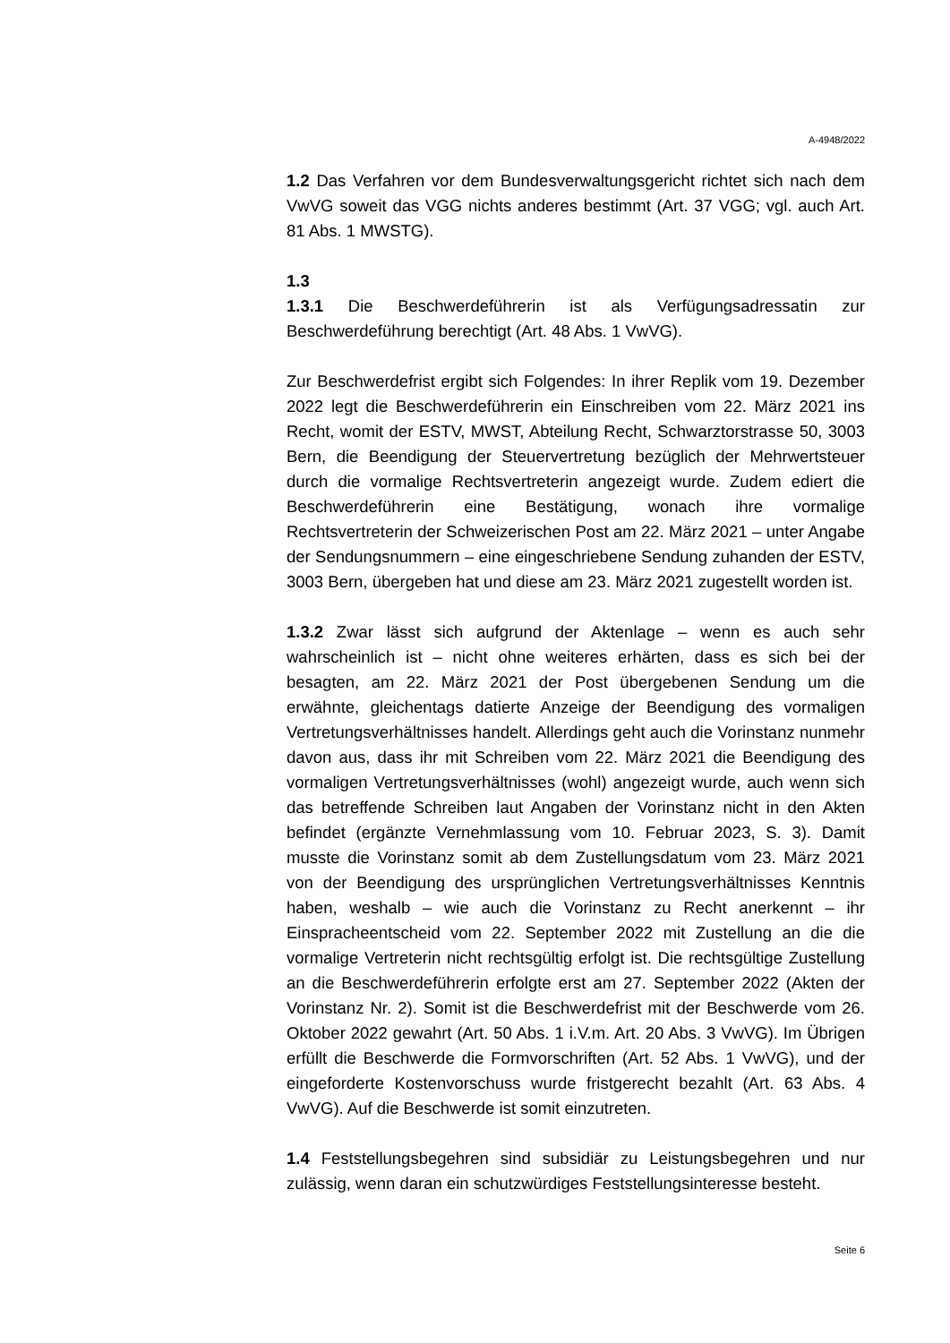A-4948/2022
1.2 Das Verfahren vor dem Bundesverwaltungsgericht richtet sich nach dem VwVG soweit das VGG nichts anderes bestimmt (Art. 37 VGG; vgl. auch Art. 81 Abs. 1 MWSTG).
1.3
1.3.1 Die Beschwerdeführerin ist als Verfügungsadressatin zur Beschwerdeführung berechtigt (Art. 48 Abs. 1 VwVG).
Zur Beschwerdefrist ergibt sich Folgendes: In ihrer Replik vom 19. Dezember 2022 legt die Beschwerdeführerin ein Einschreiben vom 22. März 2021 ins Recht, womit der ESTV, MWST, Abteilung Recht, Schwarztorstrasse 50, 3003 Bern, die Beendigung der Steuervertretung bezüglich der Mehrwertsteuer durch die vormalige Rechtsvertreterin angezeigt wurde. Zudem ediert die Beschwerdeführerin eine Bestätigung, wonach ihre vormalige Rechtsvertreterin der Schweizerischen Post am 22. März 2021 – unter Angabe der Sendungsnummern – eine eingeschriebene Sendung zuhanden der ESTV, 3003 Bern, übergeben hat und diese am 23. März 2021 zugestellt worden ist.
1.3.2 Zwar lässt sich aufgrund der Aktenlage – wenn es auch sehr wahrscheinlich ist – nicht ohne weiteres erhärten, dass es sich bei der besagten, am 22. März 2021 der Post übergebenen Sendung um die erwähnte, gleichentags datierte Anzeige der Beendigung des vormaligen Vertretungsverhältnisses handelt. Allerdings geht auch die Vorinstanz nunmehr davon aus, dass ihr mit Schreiben vom 22. März 2021 die Beendigung des vormaligen Vertretungsverhältnisses (wohl) angezeigt wurde, auch wenn sich das betreffende Schreiben laut Angaben der Vorinstanz nicht in den Akten befindet (ergänzte Vernehmlassung vom 10. Februar 2023, S. 3). Damit musste die Vorinstanz somit ab dem Zustellungsdatum vom 23. März 2021 von der Beendigung des ursprünglichen Vertretungsverhältnisses Kenntnis haben, weshalb – wie auch die Vorinstanz zu Recht anerkennt – ihr Einspracheentscheid vom 22. September 2022 mit Zustellung an die die vormalige Vertreterin nicht rechtsgültig erfolgt ist. Die rechtsgültige Zustellung an die Beschwerdeführerin erfolgte erst am 27. September 2022 (Akten der Vorinstanz Nr. 2). Somit ist die Beschwerdefrist mit der Beschwerde vom 26. Oktober 2022 gewahrt (Art. 50 Abs. 1 i.V.m. Art. 20 Abs. 3 VwVG). Im Übrigen erfüllt die Beschwerde die Formvorschriften (Art. 52 Abs. 1 VwVG), und der eingeforderte Kostenvorschuss wurde fristgerecht bezahlt (Art. 63 Abs. 4 VwVG). Auf die Beschwerde ist somit einzutreten.
1.4 Feststellungsbegehren sind subsidiär zu Leistungsbegehren und nur zulässig, wenn daran ein schutzwürdiges Feststellungsinteresse besteht.
Seite 6